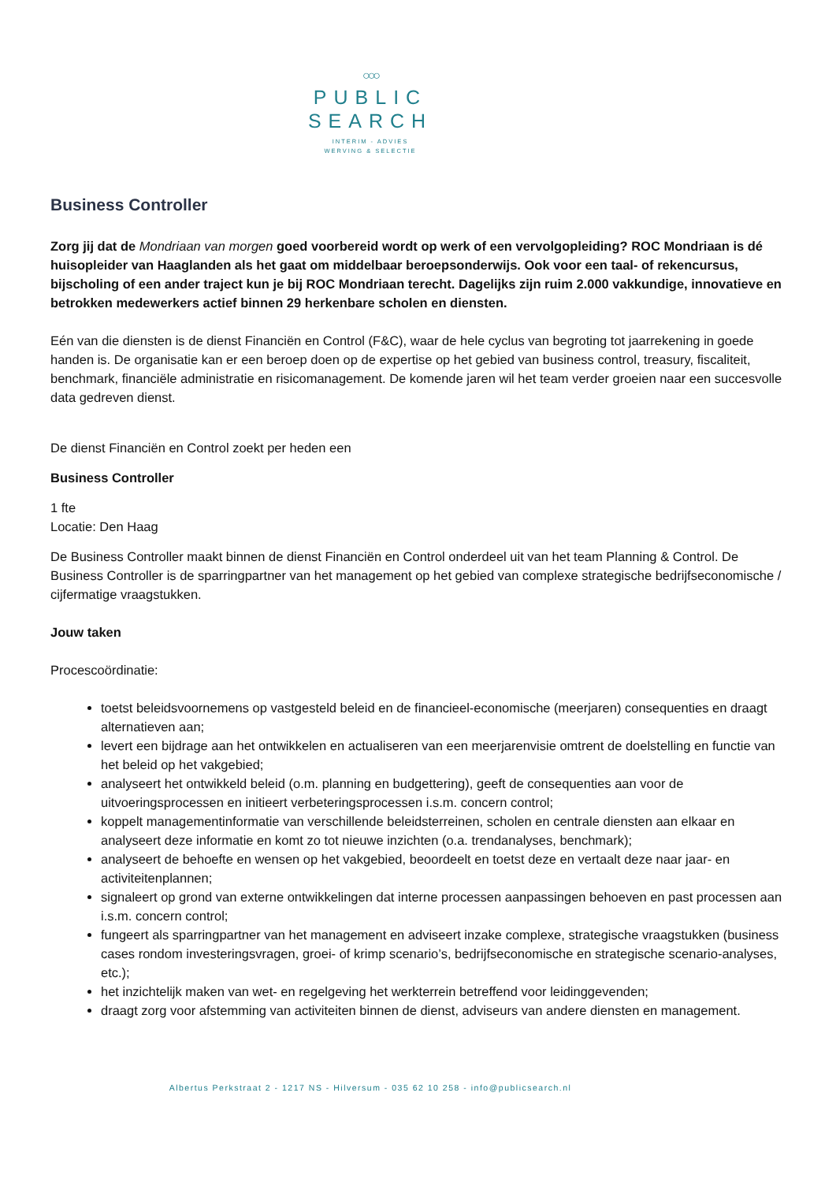○○○
PUBLIC
SEARCH
INTERIM - ADVIES
WERVING & SELECTIE
Business Controller
Zorg jij dat de Mondriaan van morgen goed voorbereid wordt op werk of een vervolgopleiding? ROC Mondriaan is dé huisopleider van Haaglanden als het gaat om middelbaar beroepsonderwijs. Ook voor een taal- of rekencursus, bijscholing of een ander traject kun je bij ROC Mondriaan terecht. Dagelijks zijn ruim 2.000 vakkundige, innovatieve en betrokken medewerkers actief binnen 29 herkenbare scholen en diensten.
Eén van die diensten is de dienst Financiën en Control (F&C), waar de hele cyclus van begroting tot jaarrekening in goede handen is. De organisatie kan er een beroep doen op de expertise op het gebied van business control, treasury, fiscaliteit, benchmark, financiële administratie en risicomanagement. De komende jaren wil het team verder groeien naar een succesvolle data gedreven dienst.
De dienst Financiën en Control zoekt per heden een
Business Controller
1 fte
Locatie: Den Haag
De Business Controller maakt binnen de dienst Financiën en Control onderdeel uit van het team Planning & Control. De Business Controller is de sparringpartner van het management op het gebied van complexe strategische bedrijfseconomische / cijfermatige vraagstukken.
Jouw taken
Procescoördinatie:
toetst beleidsvoornemens op vastgesteld beleid en de financieel-economische (meerjaren) consequenties en draagt alternatieven aan;
levert een bijdrage aan het ontwikkelen en actualiseren van een meerjarenvisie omtrent de doelstelling en functie van het beleid op het vakgebied;
analyseert het ontwikkeld beleid (o.m. planning en budgettering), geeft de consequenties aan voor de uitvoeringsprocessen en initieert verbeteringsprocessen i.s.m. concern control;
koppelt managementinformatie van verschillende beleidsterreinen, scholen en centrale diensten aan elkaar en analyseert deze informatie en komt zo tot nieuwe inzichten (o.a. trendanalyses, benchmark);
analyseert de behoefte en wensen op het vakgebied, beoordeelt en toetst deze en vertaalt deze naar jaar- en activiteitenplannen;
signaleert op grond van externe ontwikkelingen dat interne processen aanpassingen behoeven en past processen aan i.s.m. concern control;
fungeert als sparringpartner van het management en adviseert inzake complexe, strategische vraagstukken (business cases rondom investeringsvragen, groei- of krimp scenario’s, bedrijfseconomische en strategische scenario-analyses, etc.);
het inzichtelijk maken van wet- en regelgeving het werkterrein betreffend voor leidinggevenden;
draagt zorg voor afstemming van activiteiten binnen de dienst, adviseurs van andere diensten en management.
Albertus Perkstraat 2 - 1217 NS - Hilversum - 035 62 10 258 - info@publicsearch.nl